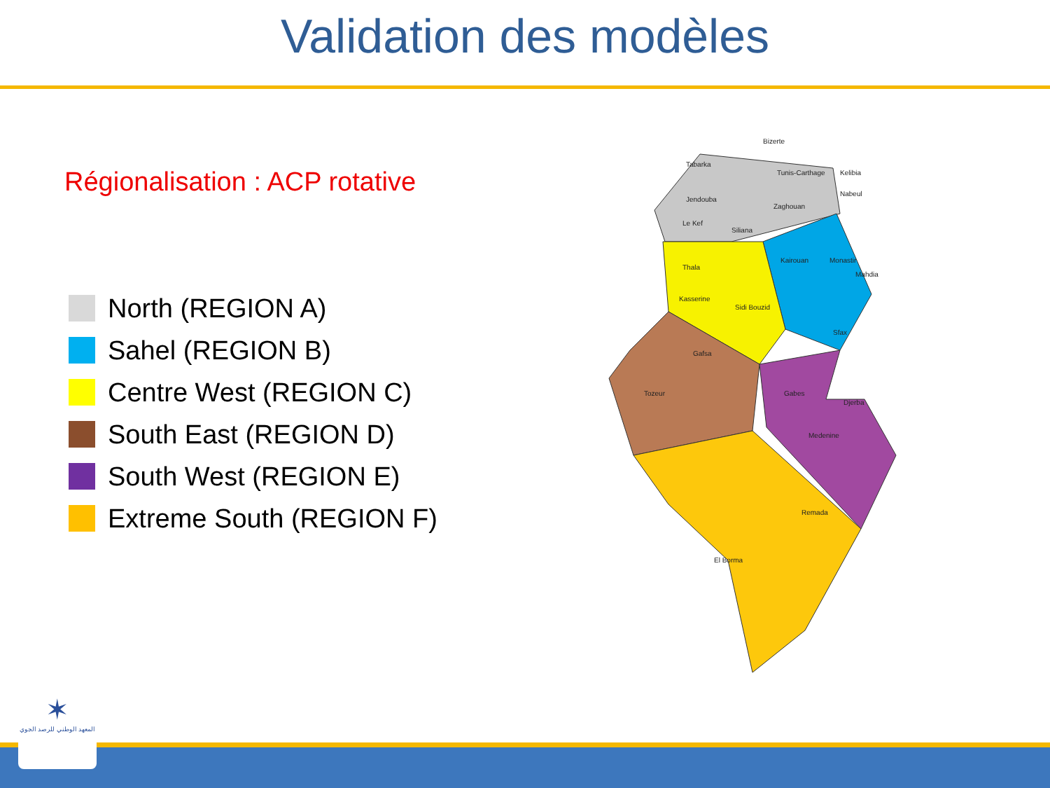Validation des modèles
Régionalisation : ACP rotative
North (REGION A)
Sahel (REGION B)
Centre West (REGION C)
South East (REGION D)
South West (REGION E)
Extreme South (REGION F)
Bizerte
Tabarka
Tunis-Carthage
Kelibia
Nabeul
Jendouba
Zaghouan
Le Kef
Siliana
Kairouan
Monastir
Mahdia
Thala
Kasserine
Sidi Bouzid
Sfax
Gafsa
Tozeur
Gabes
Djerba
Medenine
Remada
El Borma
✶
المعهد الوطني للرصد الجوي